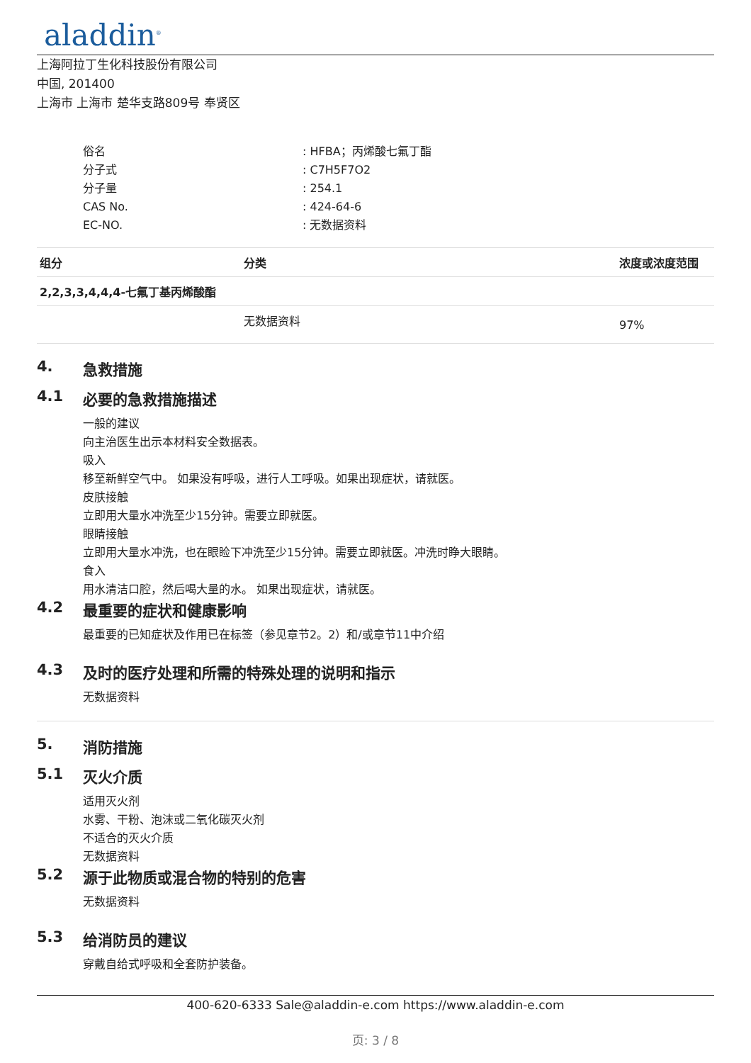aladdin<sup>®</sup>
上海阿拉丁生化科技股份有限公司
中国, 201400
上海市 上海市 楚华支路809号 奉贤区
俗名: HFBA；丙烯酸七氟丁酯
分子式: C7H5F7O2
分子量: 254.1
CAS No.: 424-64-6
EC-NO.: 无数据资料
| 组分 | 分类 | 浓度或浓度范围 |
| --- | --- | --- |
| 2,2,3,3,4,4,4-七氟丁基丙烯酸酯 | | |
| | 无数据资料 | 97% |
4. 急救措施
4.1 必要的急救措施描述
一般的建议
向主治医生出示本材料安全数据表。
吸入
移至新鲜空气中。 如果没有呼吸，进行人工呼吸。如果出现症状，请就医。
皮肤接触
立即用大量水冲洗至少15分钟。需要立即就医。
眼睛接触
立即用大量水冲洗，也在眼睑下冲洗至少15分钟。需要立即就医。冲洗时睁大眼睛。
食入
用水清洁口腔，然后喝大量的水。 如果出现症状，请就医。
4.2 最重要的症状和健康影响
最重要的已知症状及作用已在标签（参见章节2。2）和/或章节11中介绍
4.3 及时的医疗处理和所需的特殊处理的说明和指示
无数据资料
5. 消防措施
5.1 灭火介质
适用灭火剂
水雾、干粉、泡沫或二氧化碳灭火剂
不适合的灭火介质
无数据资料
5.2 源于此物质或混合物的特别的危害
无数据资料
5.3 给消防员的建议
穿戴自给式呼吸和全套防护装备。
400-620-6333 Sale@aladdin-e.com https://www.aladdin-e.com
页: 3 / 8